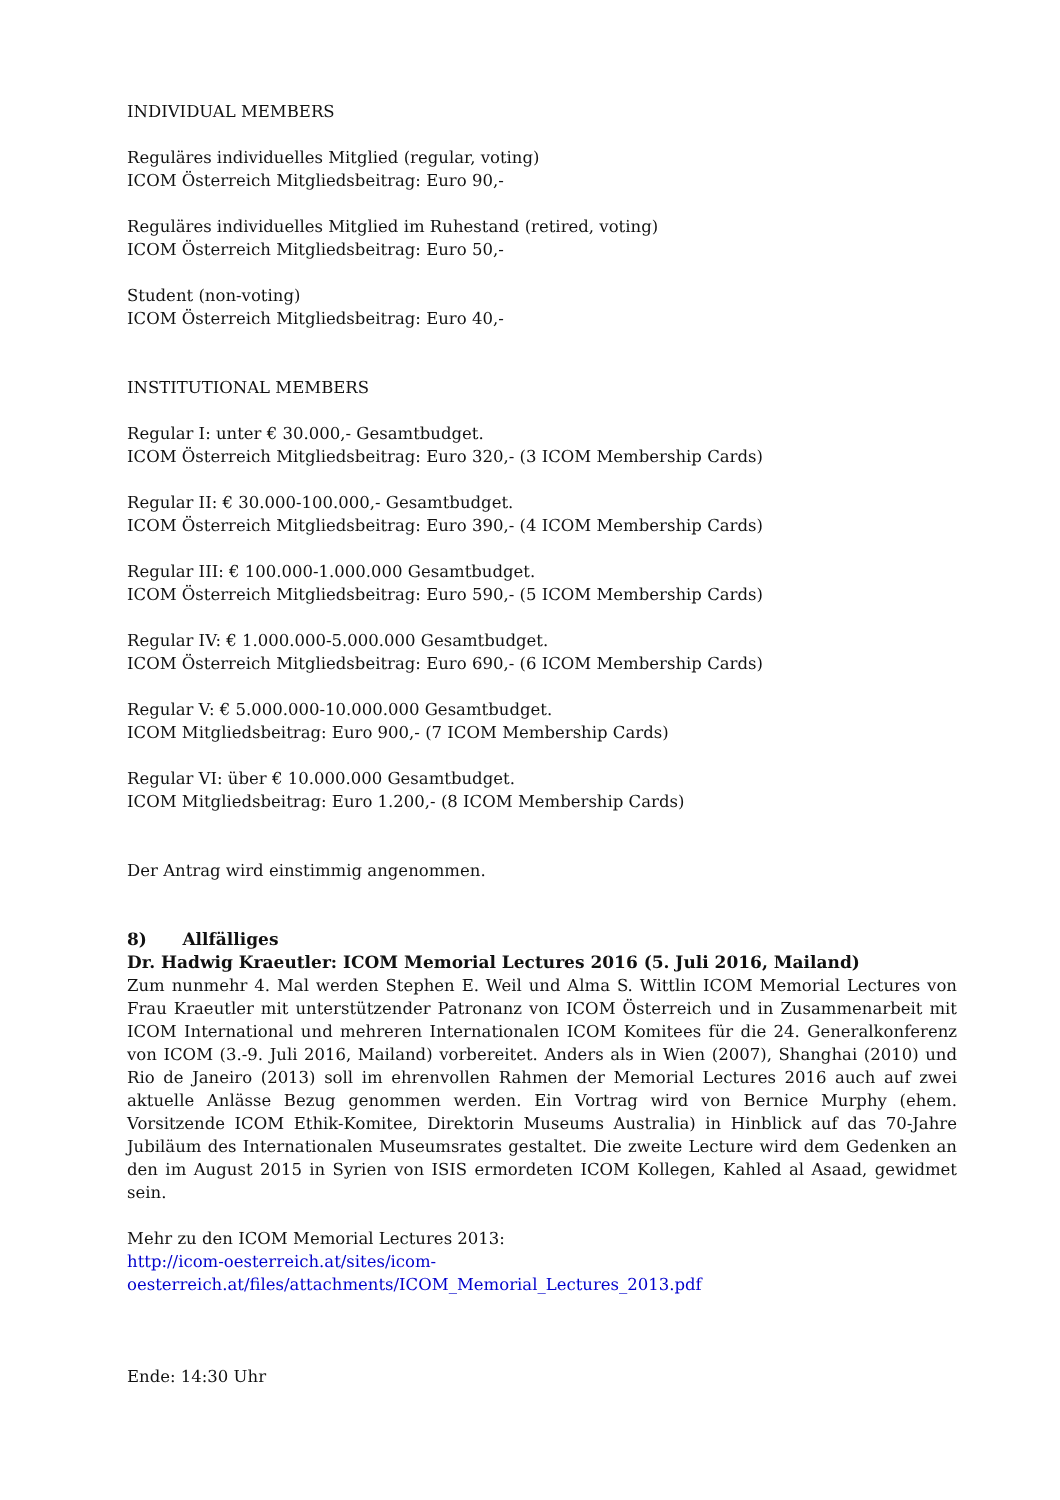INDIVIDUAL MEMBERS
Reguläres individuelles Mitglied (regular, voting)
ICOM Österreich Mitgliedsbeitrag: Euro 90,-
Reguläres individuelles Mitglied im Ruhestand (retired, voting)
ICOM Österreich Mitgliedsbeitrag: Euro 50,-
Student (non-voting)
ICOM Österreich Mitgliedsbeitrag: Euro 40,-
INSTITUTIONAL MEMBERS
Regular I: unter € 30.000,- Gesamtbudget.
ICOM Österreich Mitgliedsbeitrag: Euro 320,- (3 ICOM Membership Cards)
Regular II: € 30.000-100.000,- Gesamtbudget.
ICOM Österreich Mitgliedsbeitrag: Euro 390,- (4 ICOM Membership Cards)
Regular III: € 100.000-1.000.000 Gesamtbudget.
ICOM Österreich Mitgliedsbeitrag: Euro 590,- (5 ICOM Membership Cards)
Regular IV: € 1.000.000-5.000.000 Gesamtbudget.
ICOM Österreich Mitgliedsbeitrag: Euro 690,- (6 ICOM Membership Cards)
Regular V: € 5.000.000-10.000.000 Gesamtbudget.
ICOM Mitgliedsbeitrag: Euro 900,- (7 ICOM Membership Cards)
Regular VI: über € 10.000.000 Gesamtbudget.
ICOM Mitgliedsbeitrag: Euro 1.200,- (8 ICOM Membership Cards)
Der Antrag wird einstimmig angenommen.
8) Allfälliges
Dr. Hadwig Kraeutler: ICOM Memorial Lectures 2016 (5. Juli 2016, Mailand)
Zum nunmehr 4. Mal werden Stephen E. Weil und Alma S. Wittlin ICOM Memorial Lectures von Frau Kraeutler mit unterstützender Patronanz von ICOM Österreich und in Zusammenarbeit mit ICOM International und mehreren Internationalen ICOM Komitees für die 24. Generalkonferenz von ICOM (3.-9. Juli 2016, Mailand) vorbereitet. Anders als in Wien (2007), Shanghai (2010) und Rio de Janeiro (2013) soll im ehrenvollen Rahmen der Memorial Lectures 2016 auch auf zwei aktuelle Anlässe Bezug genommen werden. Ein Vortrag wird von Bernice Murphy (ehem. Vorsitzende ICOM Ethik-Komitee, Direktorin Museums Australia) in Hinblick auf das 70-Jahre Jubiläum des Internationalen Museumsrates gestaltet. Die zweite Lecture wird dem Gedenken an den im August 2015 in Syrien von ISIS ermordeten ICOM Kollegen, Kahled al Asaad, gewidmet sein.
Mehr zu den ICOM Memorial Lectures 2013:
http://icom-oesterreich.at/sites/icom-
oesterreich.at/files/attachments/ICOM_Memorial_Lectures_2013.pdf
Ende: 14:30 Uhr